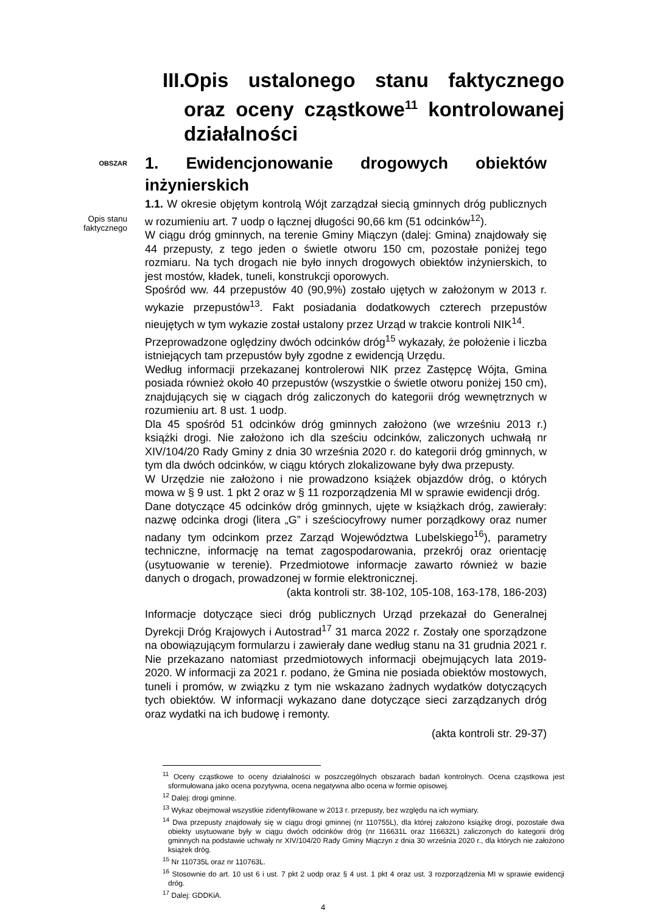III. Opis ustalonego stanu faktycznego oraz oceny cząstkowe<sup>11</sup> kontrolowanej działalności
OBSZAR
1. Ewidencjonowanie drogowych obiektów inżynierskich
Opis stanu
faktycznego
1.1. W okresie objętym kontrolą Wójt zarządzał siecią gminnych dróg publicznych w rozumieniu art. 7 uodp o łącznej długości 90,66 km (51 odcinków<sup>12</sup>).
W ciągu dróg gminnych, na terenie Gminy Miączyn (dalej: Gmina) znajdowały się 44 przepusty, z tego jeden o świetle otworu 150 cm, pozostałe poniżej tego rozmiaru. Na tych drogach nie było innych drogowych obiektów inżynierskich, to jest mostów, kładek, tuneli, konstrukcji oporowych.
Spośród ww. 44 przepustów 40 (90,9%) zostało ujętych w założonym w 2013 r. wykazie przepustów<sup>13</sup>. Fakt posiadania dodatkowych czterech przepustów nieujętych w tym wykazie został ustalony przez Urząd w trakcie kontroli NIK<sup>14</sup>.
Przeprowadzone oględziny dwóch odcinków dróg<sup>15</sup> wykazały, że położenie i liczba istniejących tam przepustów były zgodne z ewidencją Urzędu.
Według informacji przekazanej kontrolerowi NIK przez Zastępcę Wójta, Gmina posiada również około 40 przepustów (wszystkie o świetle otworu poniżej 150 cm), znajdujących się w ciągach dróg zaliczonych do kategorii dróg wewnętrznych w rozumieniu art. 8 ust. 1 uodp.
Dla 45 spośród 51 odcinków dróg gminnych założono (we wrześniu 2013 r.) książki drogi. Nie założono ich dla sześciu odcinków, zaliczonych uchwałą nr XIV/104/20 Rady Gminy z dnia 30 września 2020 r. do kategorii dróg gminnych, w tym dla dwóch odcinków, w ciągu których zlokalizowane były dwa przepusty.
W Urzędzie nie założono i nie prowadzono książek objazdów dróg, o których mowa w § 9 ust. 1 pkt 2 oraz w § 11 rozporządzenia MI w sprawie ewidencji dróg.
Dane dotyczące 45 odcinków dróg gminnych, ujęte w książkach dróg, zawierały: nazwę odcinka drogi (litera „G” i sześciocyfrowy numer porządkowy oraz numer nadany tym odcinkom przez Zarząd Województwa Lubelskiego<sup>16</sup>), parametry techniczne, informację na temat zagospodarowania, przekrój oraz orientację (usytuowanie w terenie). Przedmiotowe informacje zawarto również w bazie danych o drogach, prowadzonej w formie elektronicznej.
(akta kontroli str. 38-102, 105-108, 163-178, 186-203)
Informacje dotyczące sieci dróg publicznych Urząd przekazał do Generalnej Dyrekcji Dróg Krajowych i Autostrad<sup>17</sup> 31 marca 2022 r. Zostały one sporządzone na obowiązującym formularzu i zawierały dane według stanu na 31 grudnia 2021 r. Nie przekazano natomiast przedmiotowych informacji obejmujących lata 2019-2020. W informacji za 2021 r. podano, że Gmina nie posiada obiektów mostowych, tuneli i promów, w związku z tym nie wskazano żadnych wydatków dotyczących tych obiektów. W informacji wykazano dane dotyczące sieci zarządzanych dróg oraz wydatki na ich budowę i remonty.
(akta kontroli str. 29-37)
<sup>11</sup> Oceny cząstkowe to oceny działalności w poszczególnych obszarach badań kontrolnych. Ocena cząstkowa jest sformułowana jako ocena pozytywna, ocena negatywna albo ocena w formie opisowej.
<sup>12</sup> Dalej: drogi gminne.
<sup>13</sup> Wykaz obejmował wszystkie zidentyfikowane w 2013 r. przepusty, bez względu na ich wymiary.
<sup>14</sup> Dwa przepusty znajdowały się w ciągu drogi gminnej (nr 110755L), dla której założono książkę drogi, pozostałe dwa obiekty usytuowane były w ciągu dwóch odcinków dróg (nr 116631L oraz 116632L) zaliczonych do kategorii dróg gminnych na podstawie uchwały nr XIV/104/20 Rady Gminy Miączyn z dnia 30 września 2020 r., dla których nie założono książek dróg.
<sup>15</sup> Nr 110735L oraz nr 110763L.
<sup>16</sup> Stosownie do art. 10 ust 6 i ust. 7 pkt 2 uodp oraz § 4 ust. 1 pkt 4 oraz ust. 3 rozporządzenia MI w sprawie ewidencji dróg.
<sup>17</sup> Dalej: GDDKiA.
4